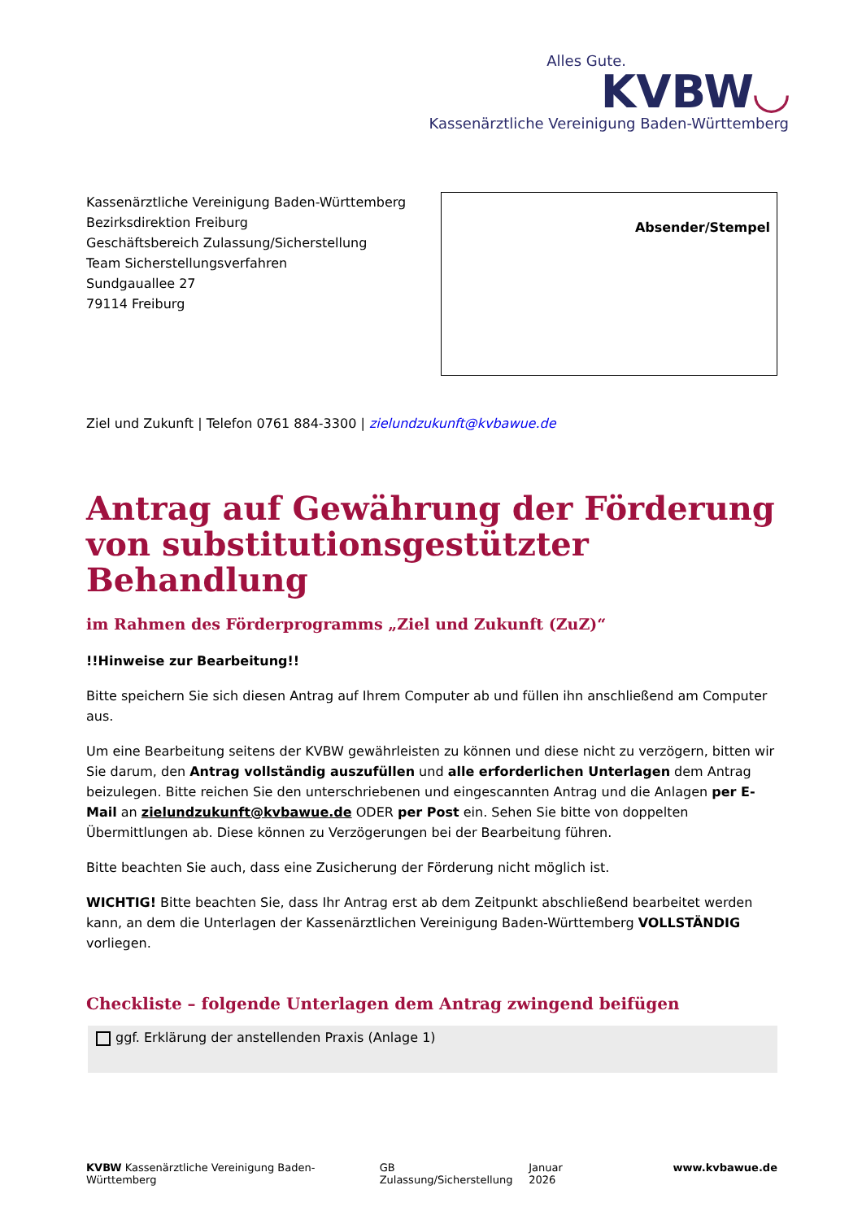Alles Gute.
KVBW◡
Kassenärztliche Vereinigung Baden-Württemberg
Kassenärztliche Vereinigung Baden-Württemberg
Bezirksdirektion Freiburg
Geschäftsbereich Zulassung/Sicherstellung
Team Sicherstellungsverfahren
Sundgauallee 27
79114 Freiburg
Absender/Stempel
Ziel und Zukunft | Telefon 0761 884-3300 | zielundzukunft@kvbawue.de
Antrag auf Gewährung der Förderung von substitutionsgestützter Behandlung
im Rahmen des Förderprogramms „Ziel und Zukunft (ZuZ)“
!!Hinweise zur Bearbeitung!!
Bitte speichern Sie sich diesen Antrag auf Ihrem Computer ab und füllen ihn anschließend am Computer aus.
Um eine Bearbeitung seitens der KVBW gewährleisten zu können und diese nicht zu verzögern, bitten wir Sie darum, den Antrag vollständig auszufüllen und alle erforderlichen Unterlagen dem Antrag beizulegen. Bitte reichen Sie den unterschriebenen und eingescannten Antrag und die Anlagen per E-Mail an zielundzukunft@kvbawue.de ODER per Post ein. Sehen Sie bitte von doppelten Übermittlungen ab. Diese können zu Verzögerungen bei der Bearbeitung führen.
Bitte beachten Sie auch, dass eine Zusicherung der Förderung nicht möglich ist.
WICHTIG! Bitte beachten Sie, dass Ihr Antrag erst ab dem Zeitpunkt abschließend bearbeitet werden kann, an dem die Unterlagen der Kassenärztlichen Vereinigung Baden-Württemberg VOLLSTÄNDIG vorliegen.
Checkliste – folgende Unterlagen dem Antrag zwingend beifügen
ggf. Erklärung der anstellenden Praxis (Anlage 1)
KVBW Kassenärztliche Vereinigung Baden-Württemberg GB Zulassung/Sicherstellung Januar 2026 www.kvbawue.de